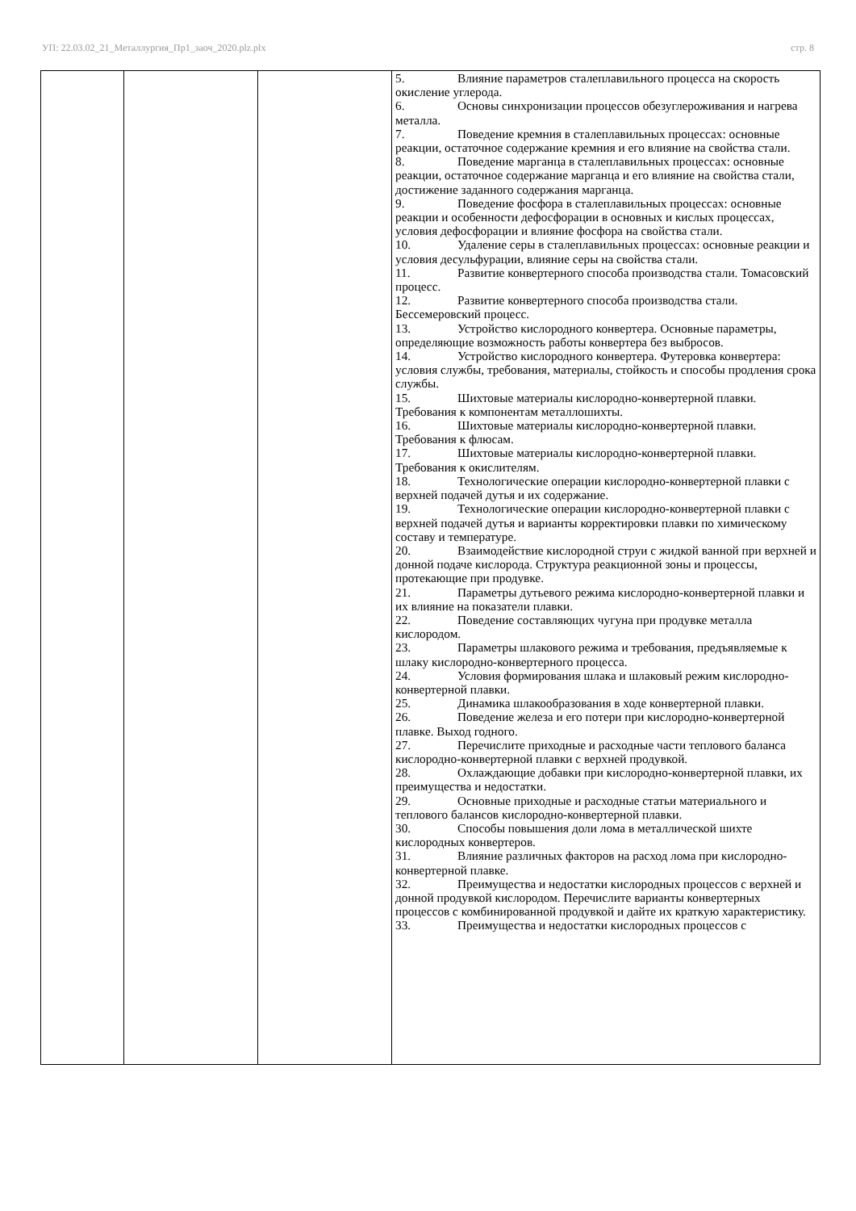УП: 22.03.02_21_Металлургия_Пр1_заоч_2020.plz.plx стр. 8
| | | | 5. Влияние параметров сталеплавильного процесса на скорость окисление углерода. 6. Основы синхронизации процессов обезуглероживания и нагрева металла. 7. Поведение кремния в сталеплавильных процессах: основные реакции, остаточное содержание кремния и его влияние на свойства стали. 8. Поведение марганца в сталеплавильных процессах: основные реакции, остаточное содержание марганца и его влияние на свойства стали, достижение заданного содержания марганца. 9. Поведение фосфора в сталеплавильных процессах: основные реакции и особенности дефосфорации в основных и кислых процессах, условия дефосфорации и влияние фосфора на свойства стали. 10. Удаление серы в сталеплавильных процессах: основные реакции и условия десульфурации, влияние серы на свойства стали. 11. Развитие конвертерного способа производства стали. Томасовский процесс. 12. Развитие конвертерного способа производства стали. Бессемеровский процесс. 13. Устройство кислородного конвертера. Основные параметры, определяющие возможность работы конвертера без выбросов. 14. Устройство кислородного конвертера. Футеровка конвертера: условия службы, требования, материалы, стойкость и способы продления срока службы. 15. Шихтовые материалы кислородно-конвертерной плавки. Требования к компонентам металлошихты. 16. Шихтовые материалы кислородно-конвертерной плавки. Требования к флюсам. 17. Шихтовые материалы кислородно-конвертерной плавки. Требования к окислителям. 18. Технологические операции кислородно-конвертерной плавки с верхней подачей дутья и их содержание. 19. Технологические операции кислородно-конвертерной плавки с верхней подачей дутья и варианты корректировки плавки по химическому составу и температуре. 20. Взаимодействие кислородной струи с жидкой ванной при верхней и донной подаче кислорода. Структура реакционной зоны и процессы, протекающие при продувке. 21. Параметры дутьевого режима кислородно-конвертерной плавки и их влияние на показатели плавки. 22. Поведение составляющих чугуна при продувке металла кислородом. 23. Параметры шлакового режима и требования, предъявляемые к шлаку кислородно-конвертерного процесса. 24. Условия формирования шлака и шлаковый режим кислородно-конвертерной плавки. 25. Динамика шлакообразования в ходе конвертерной плавки. 26. Поведение железа и его потери при кислородно-конвертерной плавке. Выход годного. 27. Перечислите приходные и расходные части теплового баланса кислородно-конвертерной плавки с верхней продувкой. 28. Охлаждающие добавки при кислородно-конвертерной плавки, их преимущества и недостатки. 29. Основные приходные и расходные статьи материального и теплового балансов кислородно-конвертерной плавки. 30. Способы повышения доли лома в металлической шихте кислородных конвертеров. 31. Влияние различных факторов на расход лома при кислородно-конвертерной плавке. 32. Преимущества и недостатки кислородных процессов с верхней и донной продувкой кислородом. Перечислите варианты конвертерных процессов с комбинированной продувкой и дайте их краткую характеристику. 33. Преимущества и недостатки кислородных процессов с |